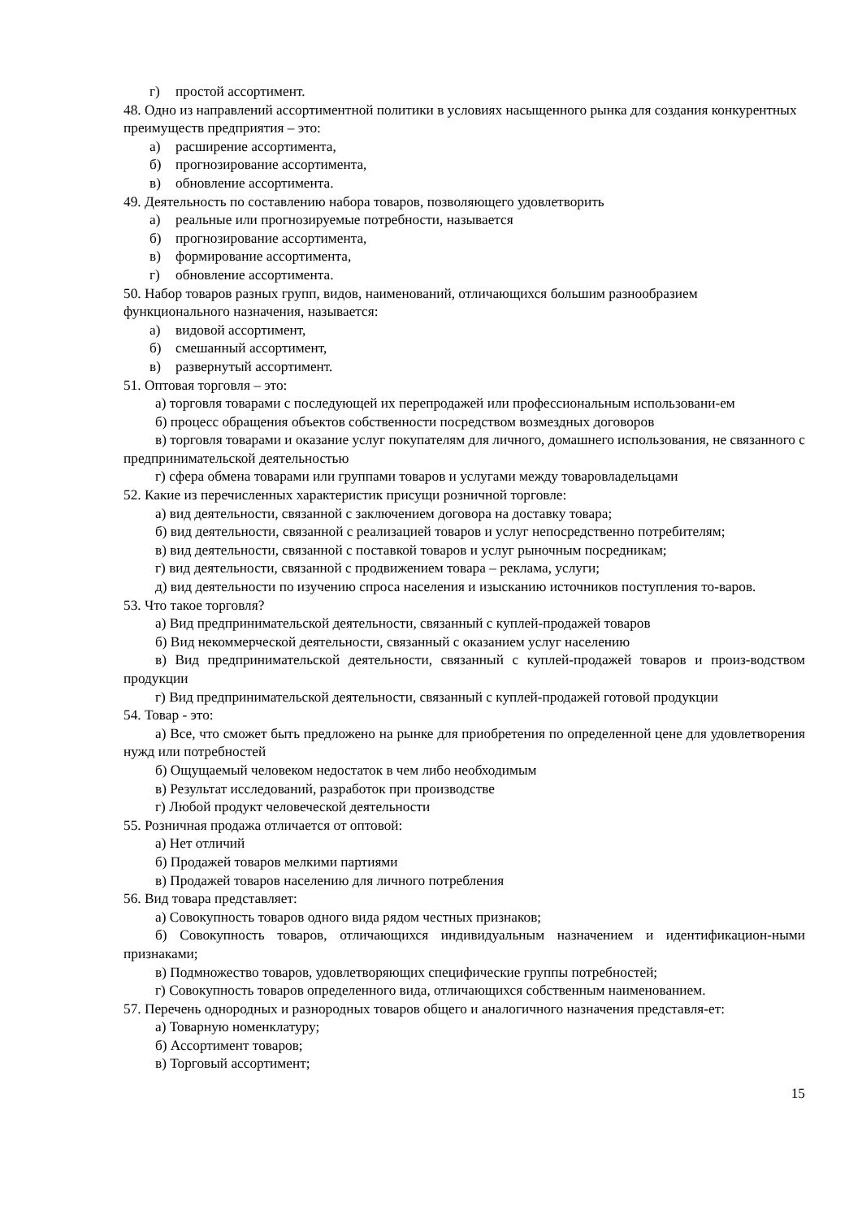г) простой ассортимент.
48. Одно из направлений ассортиментной политики в условиях насыщенного рынка для создания конкурентных преимуществ предприятия – это:
а) расширение ассортимента,
б) прогнозирование ассортимента,
в) обновление ассортимента.
49. Деятельность по составлению набора товаров, позволяющего удовлетворить
а) реальные или прогнозируемые потребности, называется
б) прогнозирование ассортимента,
в) формирование ассортимента,
г) обновление ассортимента.
50. Набор товаров разных групп, видов, наименований, отличающихся большим разнообразием функционального назначения, называется:
а) видовой ассортимент,
б) смешанный ассортимент,
в) развернутый ассортимент.
51. Оптовая торговля – это:
а) торговля товарами с последующей их перепродажей или профессиональным использовани-ем
б) процесс обращения объектов собственности посредством возмездных договоров
в) торговля товарами и оказание услуг покупателям для личного, домашнего использования, не связанного с предпринимательской деятельностью
г) сфера обмена товарами или группами товаров и услугами между товаровладельцами
52. Какие из перечисленных характеристик присущи розничной торговле:
а) вид деятельности, связанной с заключением договора на доставку товара;
б) вид деятельности, связанной с реализацией товаров и услуг непосредственно потребителям;
в) вид деятельности, связанной с поставкой товаров и услуг рыночным посредникам;
г) вид деятельности, связанной с продвижением товара – реклама, услуги;
д) вид деятельности по изучению спроса населения и изысканию источников поступления то-варов.
53. Что такое торговля?
а) Вид предпринимательской деятельности, связанный с куплей-продажей товаров
б) Вид некоммерческой деятельности, связанный с оказанием услуг населению
в) Вид предпринимательской деятельности, связанный с куплей-продажей товаров и произ-водством продукции
г) Вид предпринимательской деятельности, связанный с куплей-продажей готовой продукции
54. Товар - это:
а) Все, что сможет быть предложено на рынке для приобретения по определенной цене для удовлетворения нужд или потребностей
б) Ощущаемый человеком недостаток в чем либо необходимым
в) Результат исследований, разработок при производстве
г) Любой продукт человеческой деятельности
55. Розничная продажа отличается от оптовой:
а) Нет отличий
б) Продажей товаров мелкими партиями
в) Продажей товаров населению для личного потребления
56. Вид товара представляет:
а) Совокупность товаров одного вида рядом честных признаков;
б) Совокупность товаров, отличающихся индивидуальным назначением и идентификацион-ными признаками;
в) Подмножество товаров, удовлетворяющих специфические группы потребностей;
г) Совокупность товаров определенного вида, отличающихся собственным наименованием.
57. Перечень однородных и разнородных товаров общего и аналогичного назначения представля-ет:
а) Товарную номенклатуру;
б) Ассортимент товаров;
в) Торговый ассортимент;
15